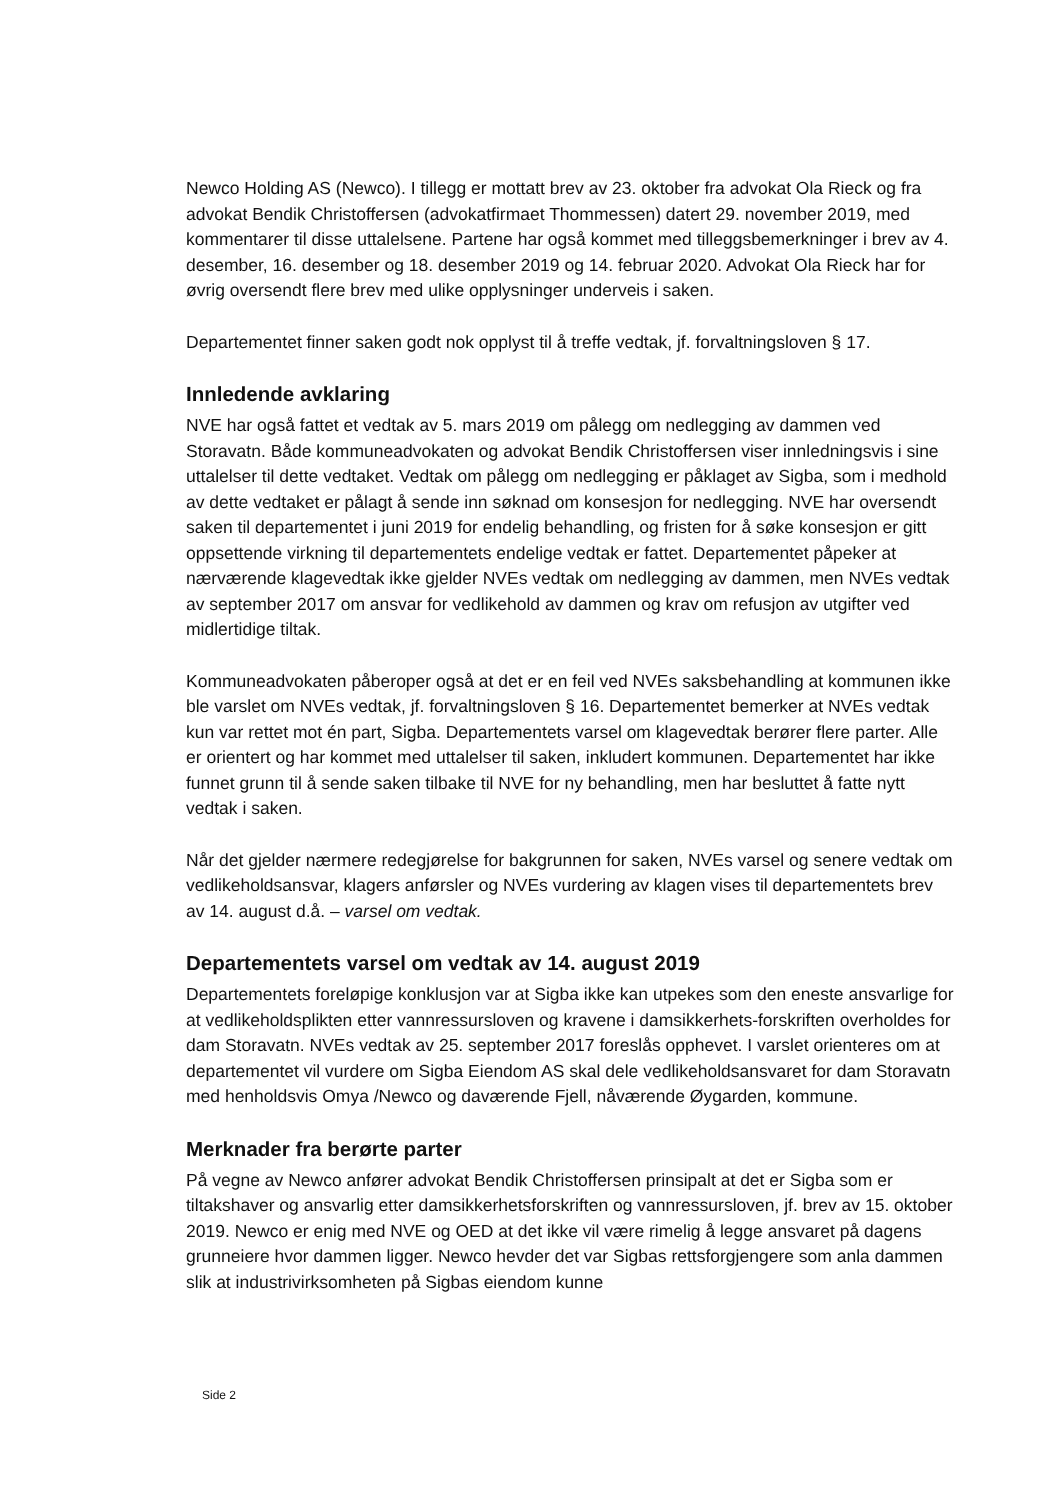Newco Holding AS (Newco). I tillegg er mottatt brev av 23. oktober fra advokat Ola Rieck og fra advokat Bendik Christoffersen (advokatfirmaet Thommessen) datert 29. november 2019, med kommentarer til disse uttalelsene. Partene har også kommet med tilleggsbemerkninger i brev av 4. desember, 16. desember og 18. desember 2019 og 14. februar 2020. Advokat Ola Rieck har for øvrig oversendt flere brev med ulike opplysninger underveis i saken.
Departementet finner saken godt nok opplyst til å treffe vedtak, jf. forvaltningsloven § 17.
Innledende avklaring
NVE har også fattet et vedtak av 5. mars 2019 om pålegg om nedlegging av dammen ved Storavatn. Både kommuneadvokaten og advokat Bendik Christoffersen viser innledningsvis i sine uttalelser til dette vedtaket. Vedtak om pålegg om nedlegging er påklaget av Sigba, som i medhold av dette vedtaket er pålagt å sende inn søknad om konsesjon for nedlegging. NVE har oversendt saken til departementet i juni 2019 for endelig behandling, og fristen for å søke konsesjon er gitt oppsettende virkning til departementets endelige vedtak er fattet. Departementet påpeker at nærværende klagevedtak ikke gjelder NVEs vedtak om nedlegging av dammen, men NVEs vedtak av september 2017 om ansvar for vedlikehold av dammen og krav om refusjon av utgifter ved midlertidige tiltak.
Kommuneadvokaten påberoper også at det er en feil ved NVEs saksbehandling at kommunen ikke ble varslet om NVEs vedtak, jf. forvaltningsloven § 16. Departementet bemerker at NVEs vedtak kun var rettet mot én part, Sigba. Departementets varsel om klagevedtak berører flere parter. Alle er orientert og har kommet med uttalelser til saken, inkludert kommunen. Departementet har ikke funnet grunn til å sende saken tilbake til NVE for ny behandling, men har besluttet å fatte nytt vedtak i saken.
Når det gjelder nærmere redegjørelse for bakgrunnen for saken, NVEs varsel og senere vedtak om vedlikeholdsansvar, klagers anførsler og NVEs vurdering av klagen vises til departementets brev av 14. august d.å. – varsel om vedtak.
Departementets varsel om vedtak av 14. august 2019
Departementets foreløpige konklusjon var at Sigba ikke kan utpekes som den eneste ansvarlige for at vedlikeholdsplikten etter vannressursloven og kravene i damsikkerhets-forskriften overholdes for dam Storavatn. NVEs vedtak av 25. september 2017 foreslås opphevet. I varslet orienteres om at departementet vil vurdere om Sigba Eiendom AS skal dele vedlikeholdsansvaret for dam Storavatn med henholdsvis Omya /Newco og daværende Fjell, nåværende Øygarden, kommune.
Merknader fra berørte parter
På vegne av Newco anfører advokat Bendik Christoffersen prinsipalt at det er Sigba som er tiltakshaver og ansvarlig etter damsikkerhetsforskriften og vannressursloven, jf. brev av 15. oktober 2019. Newco er enig med NVE og OED at det ikke vil være rimelig å legge ansvaret på dagens grunneiere hvor dammen ligger. Newco hevder det var Sigbas rettsforgjengere som anla dammen slik at industrivirksomheten på Sigbas eiendom kunne
Side 2